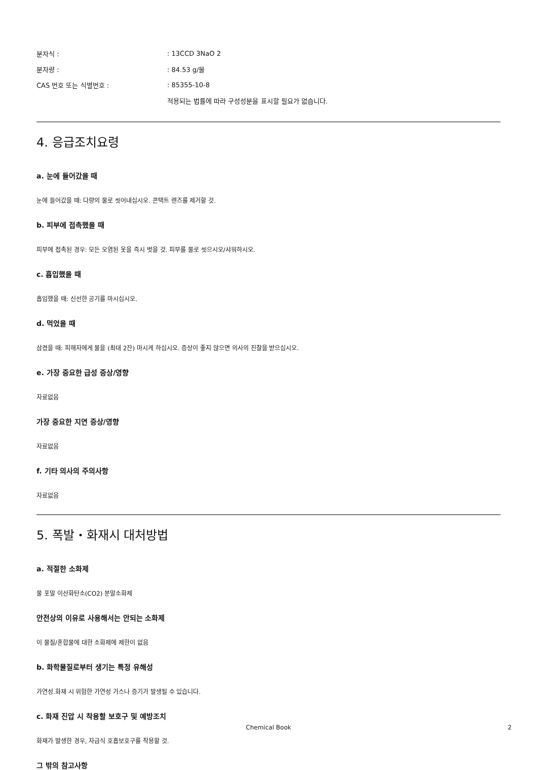분자식 :: 13CCD 3NaO 2
분자량 :: 84.53 g/몰
CAS 번호 또는 식별번호 :: 85355-10-8
적용되는 법률에 따라 구성성분을 표시할 필요가 없습니다.
4. 응급조치요령
a. 눈에 들어갔을 때
눈에 들어갔을 때: 다량의 물로 씻어내십시오. 콘택트 렌즈를 제거할 것.
b. 피부에 접촉했을 때
피부에 접촉된 경우: 모든 오염된 옷을 즉시 벗을 것. 피부를 물로 씻으시오/샤워하시오.
c. 흡입했을 때
흡입했을 때: 신선한 공기를 마시십시오.
d. 먹었을 때
삼켰을 때: 피해자에게 물을 (최대 2잔) 마시게 하십시오. 증상이 좋지 않으면 의사의 진찰을 받으십시오.
e. 가장 중요한 급성 증상/영향
자료없음
가장 중요한 지연 증상/영향
자료없음
f. 기타 의사의 주의사항
자료없음
5. 폭발・화재시 대처방법
a. 적절한 소화제
물 포말 이산화탄소(CO2) 분말소화제
안전상의 이유로 사용해서는 안되는 소화제
이 물질/혼합물에 대한 소화제에 제한이 없음
b. 화학물질로부터 생기는 특정 유해성
가연성.화재 시 위험한 가연성 가스나 증기가 발생될 수 있습니다.
c. 화재 진압 시 착용할 보호구 및 예방조치
화재가 발생한 경우, 자급식 호흡보호구를 착용할 것.
그 밖의 참고사항
Chemical Book 2